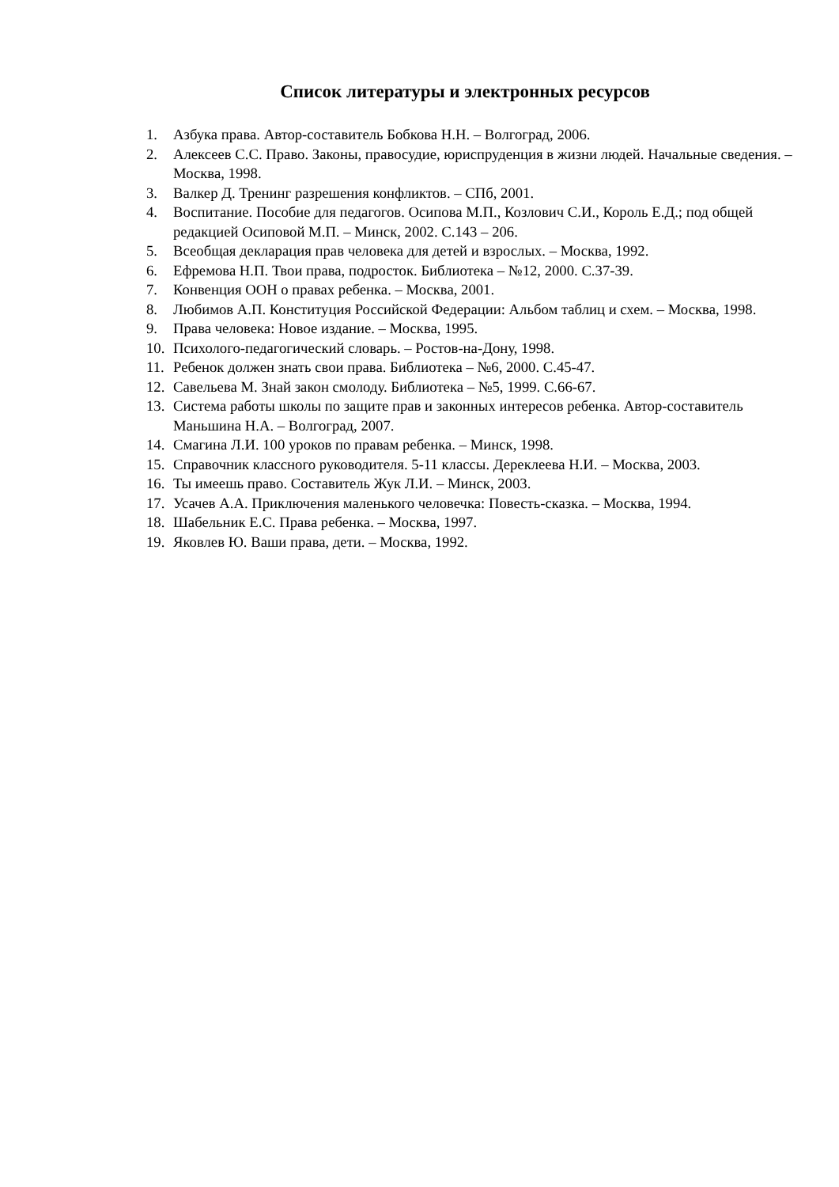Список литературы и электронных ресурсов
1. Азбука права. Автор-составитель Бобкова Н.Н. – Волгоград, 2006.
2. Алексеев С.С. Право. Законы, правосудие, юриспруденция в жизни людей. Начальные сведения. – Москва, 1998.
3. Валкер Д. Тренинг разрешения конфликтов. – СПб, 2001.
4. Воспитание. Пособие для педагогов. Осипова М.П., Козлович С.И., Король Е.Д.; под общей редакцией Осиповой М.П. – Минск, 2002. С.143 – 206.
5. Всеобщая декларация прав человека для детей и взрослых. – Москва, 1992.
6. Ефремова Н.П. Твои права, подросток. Библиотека – №12, 2000. С.37-39.
7. Конвенция ООН о правах ребенка. – Москва, 2001.
8. Любимов А.П. Конституция Российской Федерации: Альбом таблиц и схем. – Москва, 1998.
9. Права человека: Новое издание. – Москва, 1995.
10. Психолого-педагогический словарь. – Ростов-на-Дону, 1998.
11. Ребенок должен знать свои права. Библиотека – №6, 2000. С.45-47.
12. Савельева М. Знай закон смолоду. Библиотека – №5, 1999. С.66-67.
13. Система работы школы по защите прав и законных интересов ребенка. Автор-составитель Маньшина Н.А. – Волгоград, 2007.
14. Смагина Л.И. 100 уроков по правам ребенка. – Минск, 1998.
15. Справочник классного руководителя. 5-11 классы. Дереклеева Н.И. – Москва, 2003.
16. Ты имеешь право. Составитель Жук Л.И. – Минск, 2003.
17. Усачев А.А. Приключения маленького человечка: Повесть-сказка. – Москва, 1994.
18. Шабельник Е.С. Права ребенка. – Москва, 1997.
19. Яковлев Ю. Ваши права, дети. – Москва, 1992.